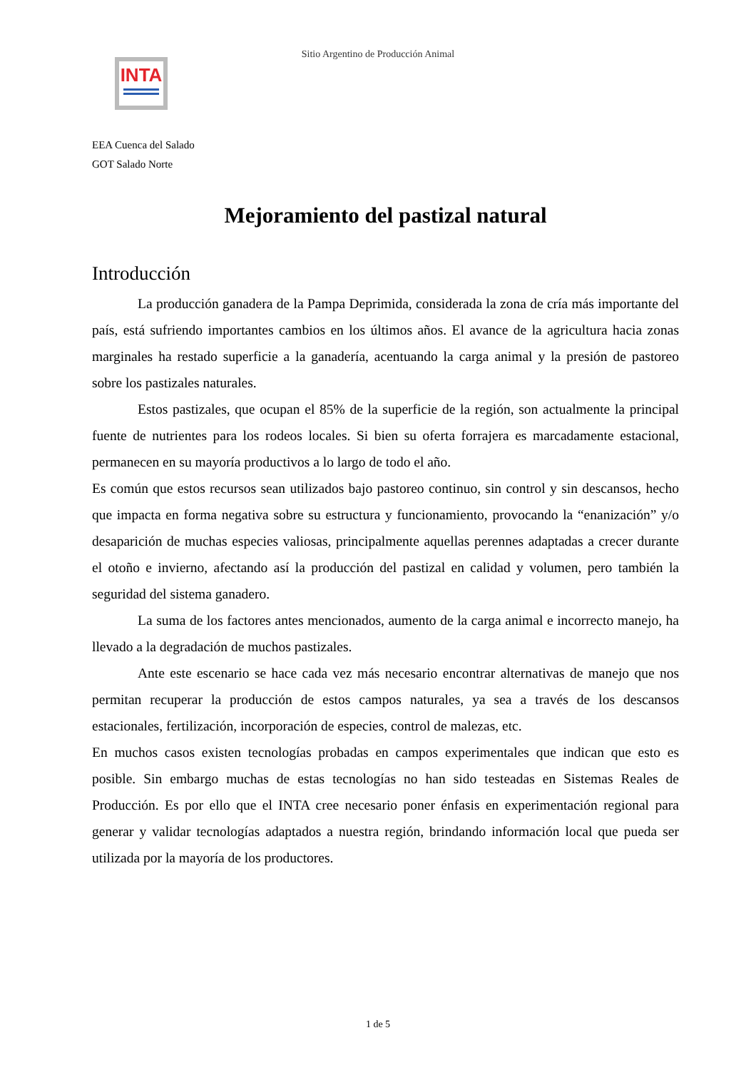Sitio Argentino de Producción Animal
INTA
EEA Cuenca del Salado
GOT Salado Norte
Mejoramiento del pastizal natural
Introducción
La producción ganadera de la Pampa Deprimida, considerada la zona de cría más importante del país, está sufriendo importantes cambios en los últimos años. El avance de la agricultura hacia zonas marginales ha restado superficie a la ganadería, acentuando la carga animal y la presión de pastoreo sobre los pastizales naturales.
Estos pastizales, que ocupan el 85% de la superficie de la región, son actualmente la principal fuente de nutrientes para los rodeos locales. Si bien su oferta forrajera es marcadamente estacional, permanecen en su mayoría productivos a lo largo de todo el año.
Es común que estos recursos sean utilizados bajo pastoreo continuo, sin control y sin descansos, hecho que impacta en forma negativa sobre su estructura y funcionamiento, provocando la “enanización” y/o desaparición de muchas especies valiosas, principalmente aquellas perennes adaptadas a crecer durante el otoño e invierno, afectando así la producción del pastizal en calidad y volumen, pero también la seguridad del sistema ganadero.
La suma de los factores antes mencionados, aumento de la carga animal e incorrecto manejo, ha llevado a la degradación de muchos pastizales.
Ante este escenario se hace cada vez más necesario encontrar alternativas de manejo que nos permitan recuperar la producción de estos campos naturales, ya sea a través de los descansos estacionales, fertilización, incorporación de especies, control de malezas, etc.
En muchos casos existen tecnologías probadas en campos experimentales que indican que esto es posible. Sin embargo muchas de estas tecnologías no han sido testeadas en Sistemas Reales de Producción. Es por ello que el INTA cree necesario poner énfasis en experimentación regional para generar y validar tecnologías adaptados a nuestra región, brindando información local que pueda ser utilizada por la mayoría de los productores.
1 de 5